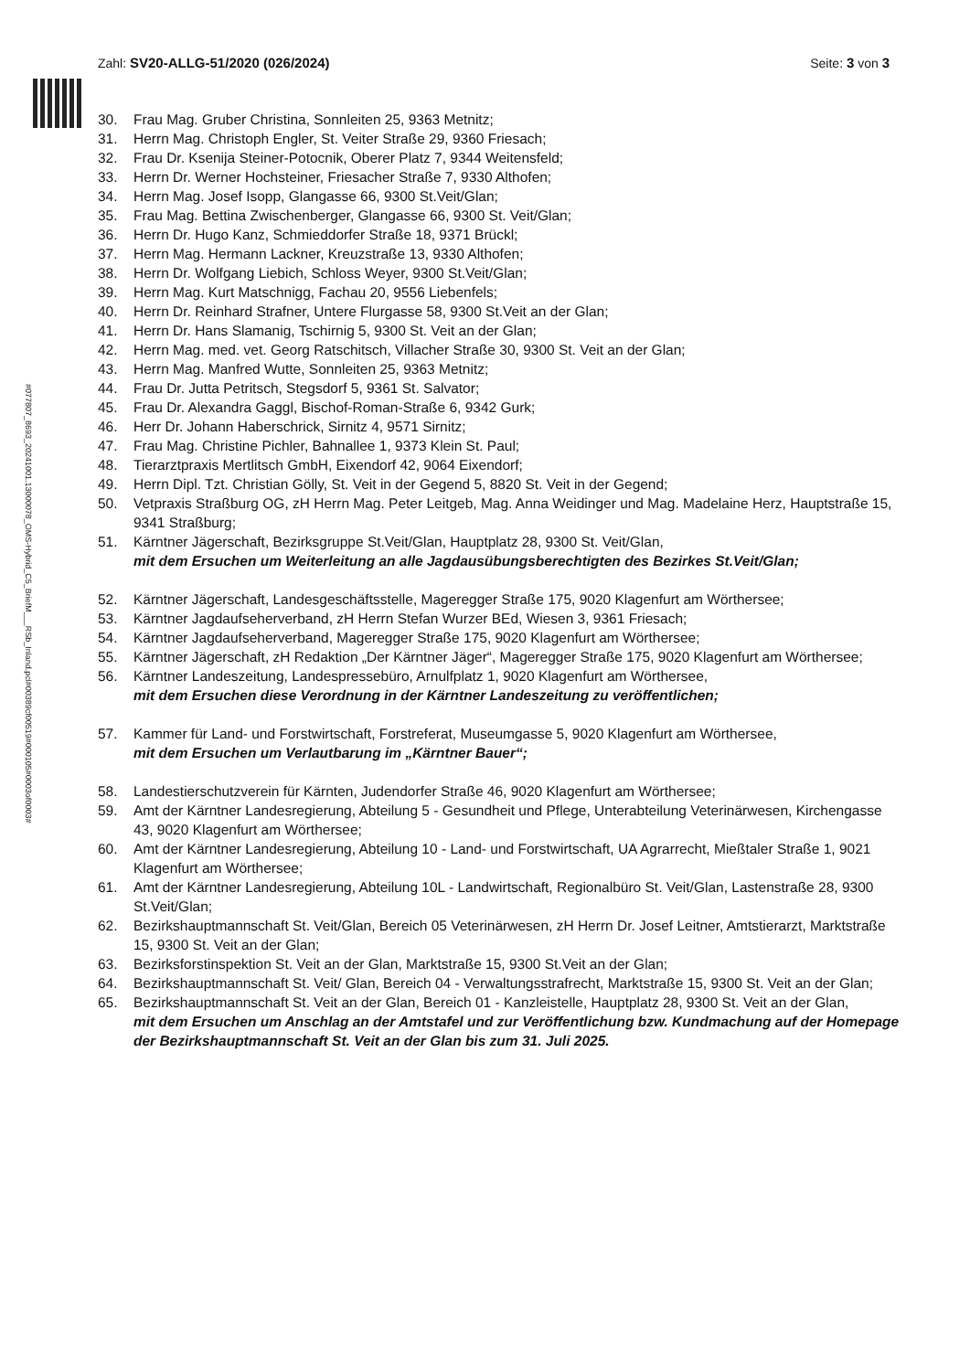Zahl: SV20-ALLG-51/2020 (026/2024)
Seite: 3 von 3
#077807_8693_20241001.13000078_OMS-Hybrid_C5_BriefM___RSb_Inland.pcl#00389cf00519#000105#0003of0003#
30. Frau Mag. Gruber Christina, Sonnleiten 25, 9363 Metnitz;
31. Herrn Mag. Christoph Engler, St. Veiter Straße 29, 9360 Friesach;
32. Frau Dr. Ksenija Steiner-Potocnik, Oberer Platz 7, 9344 Weitensfeld;
33. Herrn Dr. Werner Hochsteiner, Friesacher Straße 7, 9330 Althofen;
34. Herrn Mag. Josef Isopp, Glangasse 66, 9300 St.Veit/Glan;
35. Frau Mag. Bettina Zwischenberger, Glangasse 66, 9300 St. Veit/Glan;
36. Herrn Dr. Hugo Kanz, Schmieddorfer Straße 18, 9371 Brückl;
37. Herrn Mag. Hermann Lackner, Kreuzstraße 13, 9330 Althofen;
38. Herrn Dr. Wolfgang Liebich, Schloss Weyer, 9300 St.Veit/Glan;
39. Herrn Mag. Kurt Matschnigg, Fachau 20, 9556 Liebenfels;
40. Herrn Dr. Reinhard Strafner, Untere Flurgasse 58, 9300 St.Veit an der Glan;
41. Herrn Dr. Hans Slamanig, Tschirnig 5, 9300 St. Veit an der Glan;
42. Herrn Mag. med. vet. Georg Ratschitsch, Villacher Straße 30, 9300 St. Veit an der Glan;
43. Herrn Mag. Manfred Wutte, Sonnleiten 25, 9363 Metnitz;
44. Frau Dr. Jutta Petritsch, Stegsdorf 5, 9361 St. Salvator;
45. Frau Dr. Alexandra Gaggl, Bischof-Roman-Straße 6, 9342 Gurk;
46. Herr Dr. Johann Haberschrick, Sirnitz 4, 9571 Sirnitz;
47. Frau Mag. Christine Pichler, Bahnallee 1, 9373 Klein St. Paul;
48. Tierarztpraxis Mertlitsch GmbH, Eixendorf 42, 9064 Eixendorf;
49. Herrn Dipl. Tzt. Christian Gölly, St. Veit in der Gegend 5, 8820 St. Veit in der Gegend;
50. Vetpraxis Straßburg OG, zH Herrn Mag. Peter Leitgeb, Mag. Anna Weidinger und Mag. Madelaine Herz, Hauptstraße 15, 9341 Straßburg;
51. Kärntner Jägerschaft, Bezirksgruppe St.Veit/Glan, Hauptplatz 28, 9300 St. Veit/Glan,
mit dem Ersuchen um Weiterleitung an alle Jagdausübungsberechtigten des Bezirkes St.Veit/Glan;
52. Kärntner Jägerschaft, Landesgeschäftsstelle, Mageregger Straße 175, 9020 Klagenfurt am Wörthersee;
53. Kärntner Jagdaufseherverband, zH Herrn Stefan Wurzer BEd, Wiesen 3, 9361 Friesach;
54. Kärntner Jagdaufseherverband, Mageregger Straße 175, 9020 Klagenfurt am Wörthersee;
55. Kärntner Jägerschaft, zH Redaktion „Der Kärntner Jäger“, Mageregger Straße 175, 9020 Klagenfurt am Wörthersee;
56. Kärntner Landeszeitung, Landespressebüro, Arnulfplatz 1, 9020 Klagenfurt am Wörthersee,
mit dem Ersuchen diese Verordnung in der Kärntner Landeszeitung zu veröffentlichen;
57. Kammer für Land- und Forstwirtschaft, Forstreferat, Museumgasse 5, 9020 Klagenfurt am Wörthersee,
mit dem Ersuchen um Verlautbarung im „Kärntner Bauer“;
58. Landestierschutzverein für Kärnten, Judendorfer Straße 46, 9020 Klagenfurt am Wörthersee;
59. Amt der Kärntner Landesregierung, Abteilung 5 - Gesundheit und Pflege, Unterabteilung Veterinärwesen, Kirchengasse 43, 9020 Klagenfurt am Wörthersee;
60. Amt der Kärntner Landesregierung, Abteilung 10 - Land- und Forstwirtschaft, UA Agrarrecht, Mießtaler Straße 1, 9021 Klagenfurt am Wörthersee;
61. Amt der Kärntner Landesregierung, Abteilung 10L - Landwirtschaft, Regionalbüro St. Veit/Glan, Lastenstraße 28, 9300 St.Veit/Glan;
62. Bezirkshauptmannschaft St. Veit/Glan, Bereich 05 Veterinärwesen, zH Herrn Dr. Josef Leitner, Amtstierarzt, Marktstraße 15, 9300 St. Veit an der Glan;
63. Bezirksforstinspektion St. Veit an der Glan, Marktstraße 15, 9300 St.Veit an der Glan;
64. Bezirkshauptmannschaft St. Veit/ Glan, Bereich 04 - Verwaltungsstrafrecht, Marktstraße 15, 9300 St. Veit an der Glan;
65. Bezirkshauptmannschaft St. Veit an der Glan, Bereich 01 - Kanzleistelle, Hauptplatz 28, 9300 St. Veit an der Glan,
mit dem Ersuchen um Anschlag an der Amtstafel und zur Veröffentlichung bzw. Kundmachung auf der Homepage der Bezirkshauptmannschaft St. Veit an der Glan bis zum 31. Juli 2025.